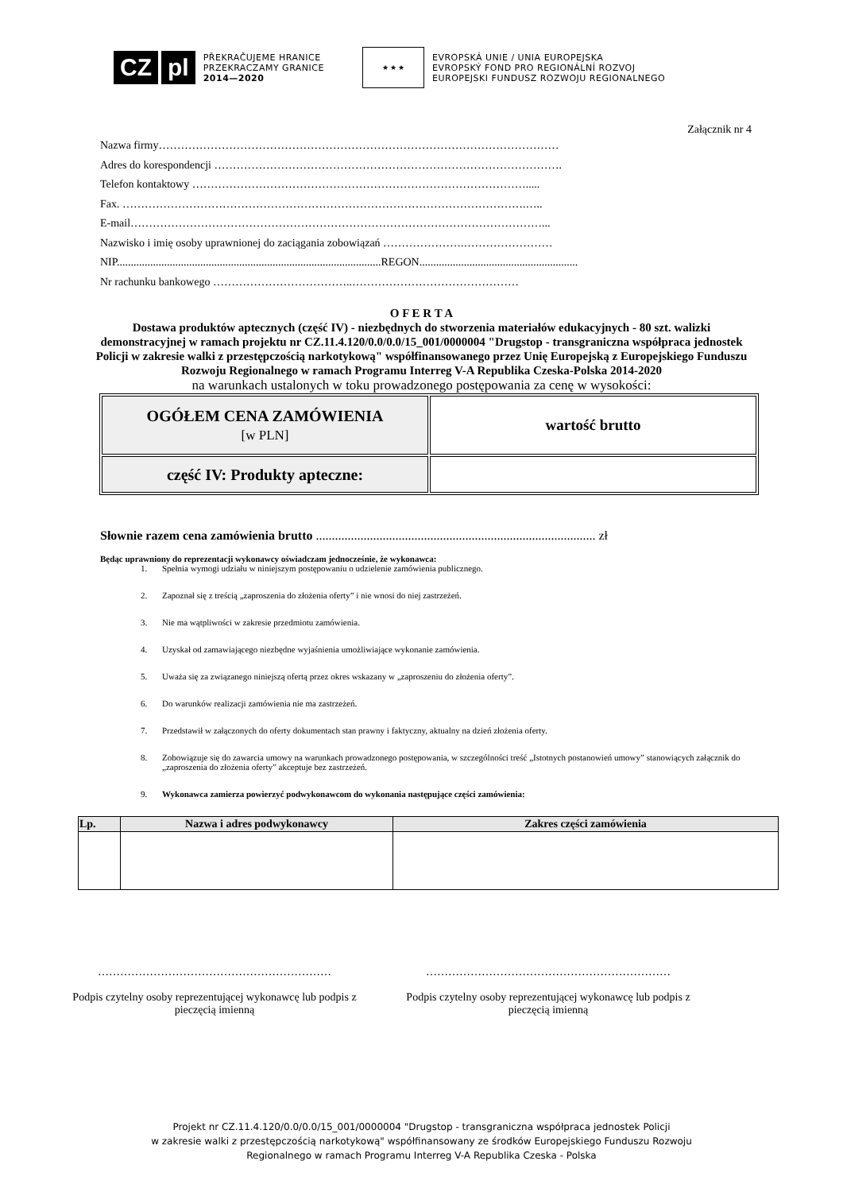CZ pl
PŘEKRAČUJEME HRANICE
PRZEKRACZAMY GRANICE
2014—2020
★ ★ ★
EVROPSKÁ UNIE / UNIA EUROPEJSKA
EVROPSKÝ FOND PRO REGIONÁLNÍ ROZVOJ
EUROPEJSKI FUNDUSZ ROZWOJU REGIONALNEGO
Załącznik nr 4
Nazwa firmy………………………………………………………………………………………………
Adres do korespondencji ………………………………………………………………………………….
Telefon kontaktowy ……………………………………………………………………………….....
Fax. ……………………………………………………………………………………………….…..
E-mail…………………………………………………………………………………………………...
Nazwisko i imię osoby uprawnionej do zaciągania zobowiązań ………………….……………………
NIP...............................................................................................REGON.........................................................
Nr rachunku bankowego ………………………………..………………………………………
O F E R T A
Dostawa produktów aptecznych (część IV) - niezbędnych do stworzenia materiałów edukacyjnych - 80 szt. walizki demonstracyjnej w ramach projektu nr CZ.11.4.120/0.0/0.0/15_001/0000004 "Drugstop - transgraniczna współpraca jednostek Policji w zakresie walki z przestępczością narkotykową" współfinansowanego przez Unię Europejską z Europejskiego Funduszu Rozwoju Regionalnego w ramach Programu Interreg V-A Republika Czeska-Polska 2014-2020
na warunkach ustalonych w toku prowadzonego postępowania za cenę w wysokości:
| OGÓŁEM CENA ZAMÓWIENIA [w PLN] | wartość brutto |
| część IV: Produkty apteczne: | |
Słownie razem cena zamówienia brutto ........................................................................................ zł
Będąc uprawniony do reprezentacji wykonawcy oświadczam jednocześnie, że wykonawca:
1. Spełnia wymogi udziału w niniejszym postępowaniu o udzielenie zamówienia publicznego.
2. Zapoznał się z treścią „zaproszenia do złożenia oferty” i nie wnosi do niej zastrzeżeń.
3. Nie ma wątpliwości w zakresie przedmiotu zamówienia.
4. Uzyskał od zamawiającego niezbędne wyjaśnienia umożliwiające wykonanie zamówienia.
5. Uważa się za związanego niniejszą ofertą przez okres wskazany w „zaproszeniu do złożenia oferty”.
6. Do warunków realizacji zamówienia nie ma zastrzeżeń.
7. Przedstawił w załączonych do oferty dokumentach stan prawny i faktyczny, aktualny na dzień złożenia oferty.
8. Zobowiązuje się do zawarcia umowy na warunkach prowadzonego postępowania, w szczególności treść „Istotnych postanowień umowy” stanowiących załącznik do „zaproszenia do złożenia oferty” akceptuje bez zastrzeżeń.
9. Wykonawca zamierza powierzyć podwykonawcom do wykonania następujące części zamówienia:
| Lp. | Nazwa i adres podwykonawcy | Zakres części zamówienia |
| --- | --- | --- |
………………………………………………………
Podpis czytelny osoby reprezentującej wykonawcę lub podpis z pieczęcią imienną
…………………………………………………………
Podpis czytelny osoby reprezentującej wykonawcę lub podpis z pieczęcią imienną
Projekt nr CZ.11.4.120/0.0/0.0/15_001/0000004 "Drugstop - transgraniczna współpraca jednostek Policji
w zakresie walki z przestępczością narkotykową" współfinansowany ze środków Europejskiego Funduszu Rozwoju
Regionalnego w ramach Programu Interreg V-A Republika Czeska - Polska